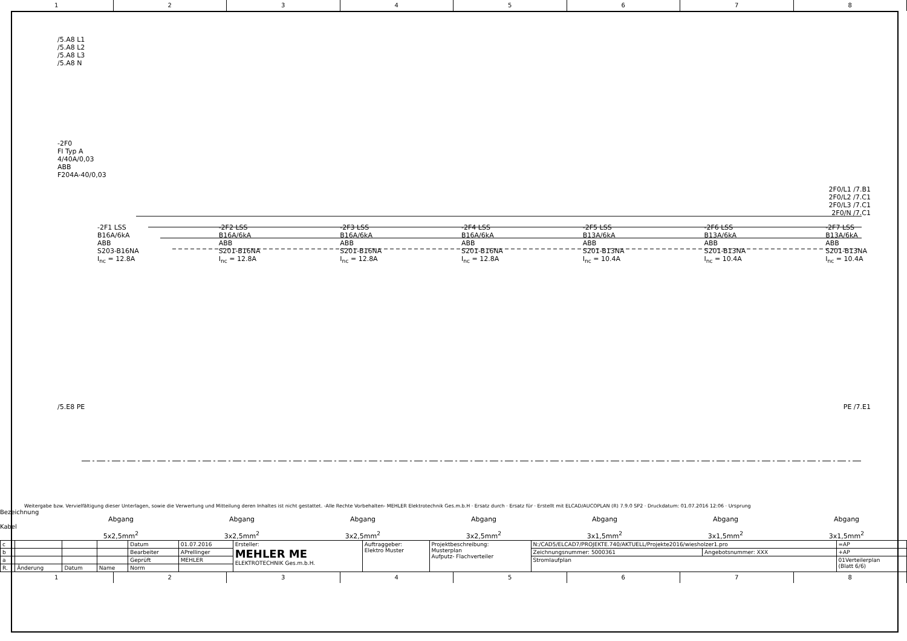1 2 3 4 5 6 7 8
/5.A8 L1
/5.A8 L2
/5.A8 L3
/5.A8 N
-2F0
FI Typ A
4/40A/0,03
ABB
F204A-40/0,03
2F0/L1 /7.B1
2F0/L2 /7.C1
2F0/L3 /7.C1
2F0/N /7.C1
-2F1 LSS
B16A/6kA
ABB
S203-B16NA
I<sub>nc</sub> = 12.8A
-2F2 LSS
B16A/6kA
ABB
S201-B16NA
I<sub>nc</sub> = 12.8A
-2F3 LSS
B16A/6kA
ABB
S201-B16NA
I<sub>nc</sub> = 12.8A
-2F4 LSS
B16A/6kA
ABB
S201-B16NA
I<sub>nc</sub> = 12.8A
-2F5 LSS
B13A/6kA
ABB
S201-B13NA
I<sub>nc</sub> = 10.4A
-2F6 LSS
B13A/6kA
ABB
S201-B13NA
I<sub>nc</sub> = 10.4A
-2F7 LSS
B13A/6kA
ABB
S201-B13NA
I<sub>nc</sub> = 10.4A
/5.E8 PE PE /7.E1
Weitergabe bzw. Vervielfältigung dieser Unterlagen, sowie die Verwertung und Mitteilung deren Inhaltes ist nicht gestattet. -Alle Rechte Vorbehalten- MEHLER Elektrotechnik Ges.m.b.H · Ersatz durch · Ersatz für · Erstellt mit ELCAD/AUCOPLAN (R) 7.9.0 SP2 · Druckdatum: 01.07.2016 12:06 · Ursprung
Bezeichnung
Abgang Abgang Abgang Abgang Abgang Abgang Abgang
Kabel
5x2,5mm<sup>2</sup> 3x2,5mm<sup>2</sup> 3x2,5mm<sup>2</sup> 3x2,5mm<sup>2</sup> 3x1,5mm<sup>2</sup> 3x1,5mm<sup>2</sup> 3x1,5mm<sup>2</sup>
| c | | | | Datum | 01.07.2016 | Ersteller: MEHLER ME ELEKTROTECHNIK Ges.m.b.H. | Auftraggeber: Elektro Muster | Projektbeschreibung: Musterplan Aufputz- Flachverteiler | N:/CAD5/ELCAD7/PROJEKTE.740/AKTUELL/Projekte2016/wiesholzer1.pro | | =AP |
| b | | | | Bearbeiter | APrellinger | | | | Zeichnungsnummer: 5000361 | Angebotsnummer: XXX | +AP |
| a | | | | Geprüft | MEHLER | | | | Stromlaufplan | | 01Verteilerplan (Blatt 6/6) |
| R. | Änderung | Datum | Name | Norm | | | | | | | |
1 2 3 4 5 6 7 8